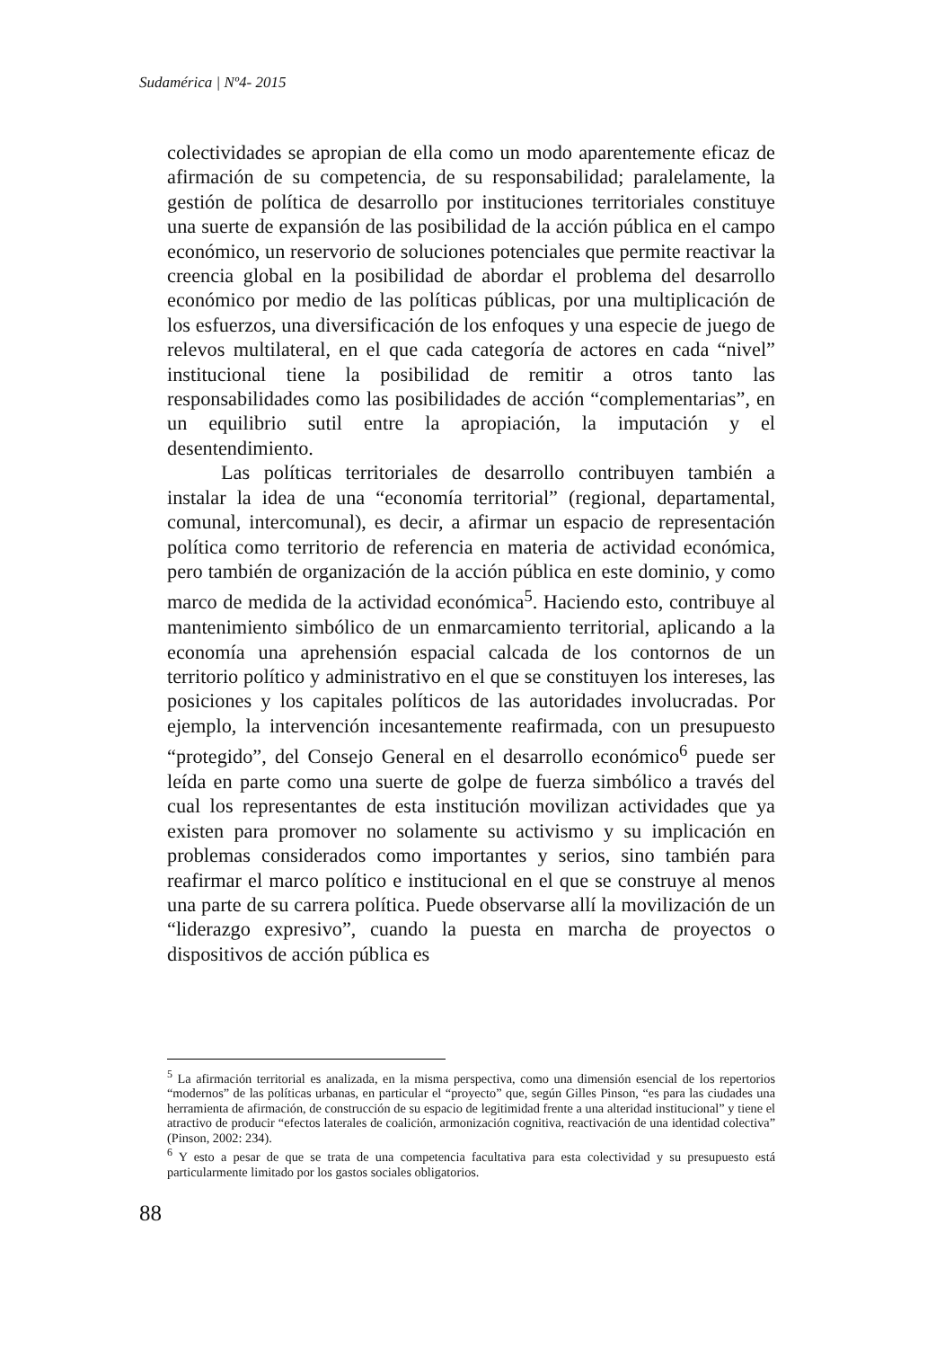Sudamérica | Nº4- 2015
colectividades se apropian de ella como un modo aparentemente eficaz de afirmación de su competencia, de su responsabilidad; paralelamente, la gestión de política de desarrollo por instituciones territoriales constituye una suerte de expansión de las posibilidad de la acción pública en el campo económico, un reservorio de soluciones potenciales que permite reactivar la creencia global en la posibilidad de abordar el problema del desarrollo económico por medio de las políticas públicas, por una multiplicación de los esfuerzos, una diversificación de los enfoques y una especie de juego de relevos multilateral, en el que cada categoría de actores en cada “nivel” institucional tiene la posibilidad de remitir a otros tanto las responsabilidades como las posibilidades de acción “complementarias”, en un equilibrio sutil entre la apropiación, la imputación y el desentendimiento.
Las políticas territoriales de desarrollo contribuyen también a instalar la idea de una “economía territorial” (regional, departamental, comunal, intercomunal), es decir, a afirmar un espacio de representación política como territorio de referencia en materia de actividad económica, pero también de organización de la acción pública en este dominio, y como marco de medida de la actividad económica<sup>5</sup>. Haciendo esto, contribuye al mantenimiento simbólico de un enmarcamiento territorial, aplicando a la economía una aprehensión espacial calcada de los contornos de un territorio político y administrativo en el que se constituyen los intereses, las posiciones y los capitales políticos de las autoridades involucradas. Por ejemplo, la intervención incesantemente reafirmada, con un presupuesto “protegido”, del Consejo General en el desarrollo económico<sup>6</sup> puede ser leída en parte como una suerte de golpe de fuerza simbólico a través del cual los representantes de esta institución movilizan actividades que ya existen para promover no solamente su activismo y su implicación en problemas considerados como importantes y serios, sino también para reafirmar el marco político e institucional en el que se construye al menos una parte de su carrera política. Puede observarse allí la movilización de un “liderazgo expresivo”, cuando la puesta en marcha de proyectos o dispositivos de acción pública es
<sup>5</sup> La afirmación territorial es analizada, en la misma perspectiva, como una dimensión esencial de los repertorios “modernos” de las políticas urbanas, en particular el “proyecto” que, según Gilles Pinson, “es para las ciudades una herramienta de afirmación, de construcción de su espacio de legitimidad frente a una alteridad institucional” y tiene el atractivo de producir “efectos laterales de coalición, armonización cognitiva, reactivación de una identidad colectiva” (Pinson, 2002: 234).
<sup>6</sup> Y esto a pesar de que se trata de una competencia facultativa para esta colectividad y su presupuesto está particularmente limitado por los gastos sociales obligatorios.
88